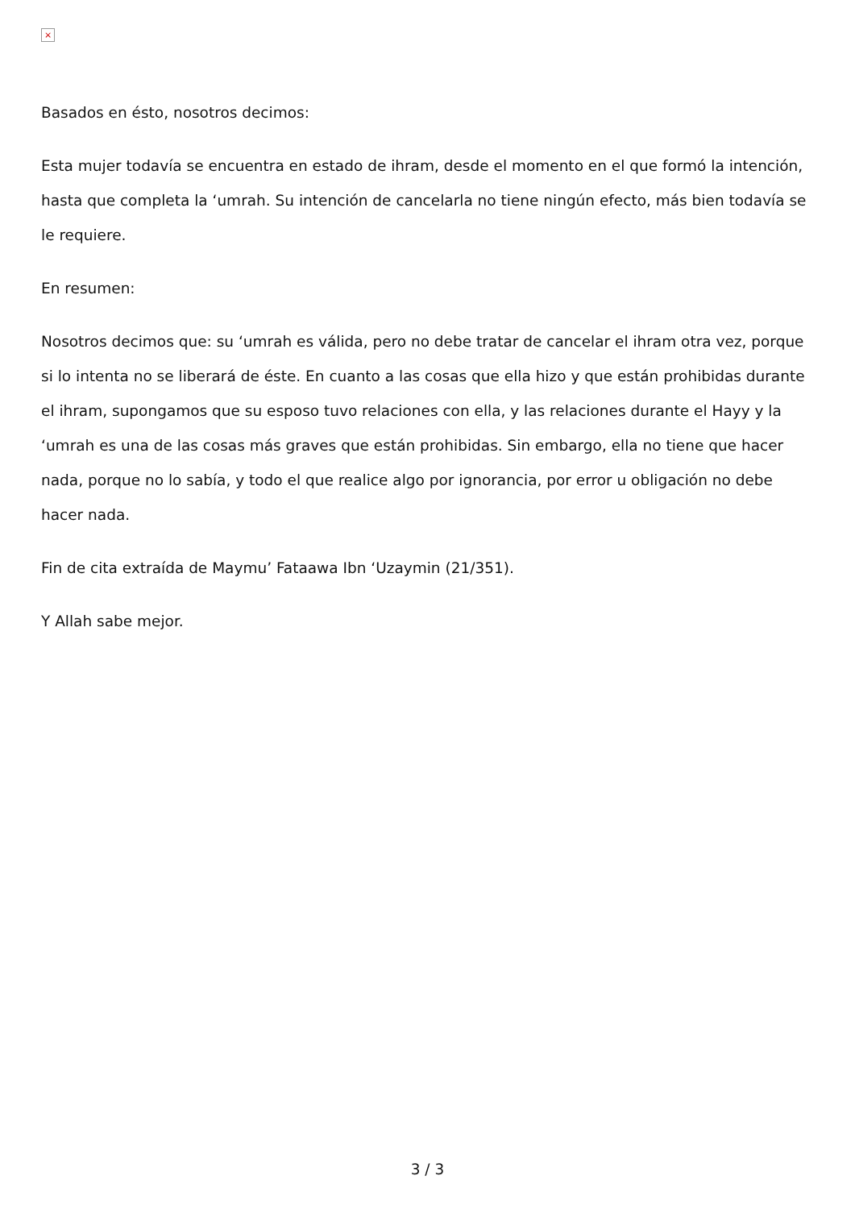×
Basados en ésto, nosotros decimos:
Esta mujer todavía se encuentra en estado de ihram, desde el momento en el que formó la intención, hasta que completa la ‘umrah. Su intención de cancelarla no tiene ningún efecto, más bien todavía se le requiere.
En resumen:
Nosotros decimos que: su ‘umrah es válida, pero no debe tratar de cancelar el ihram otra vez, porque si lo intenta no se liberará de éste. En cuanto a las cosas que ella hizo y que están prohibidas durante el ihram, supongamos que su esposo tuvo relaciones con ella, y las relaciones durante el Hayy y la ‘umrah es una de las cosas más graves que están prohibidas. Sin embargo, ella no tiene que hacer nada, porque no lo sabía, y todo el que realice algo por ignorancia, por error u obligación no debe hacer nada.
Fin de cita extraída de Maymu’ Fataawa Ibn ‘Uzaymin (21/351).
Y Allah sabe mejor.
3 / 3